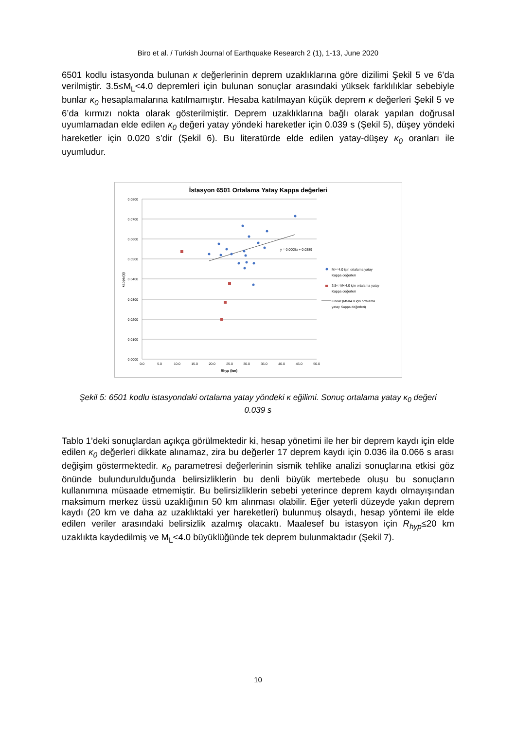Biro et al. / Turkish Journal of Earthquake Research 2 (1), 1-13, June 2020
6501 kodlu istasyonda bulunan κ değerlerinin deprem uzaklıklarına göre dizilimi Şekil 5 ve 6’da verilmiştir. 3.5≤M<sub>L</sub><4.0 depremleri için bulunan sonuçlar arasındaki yüksek farklılıklar sebebiyle bunlar κ<sub>0</sub> hesaplamalarına katılmamıştır. Hesaba katılmayan küçük deprem κ değerleri Şekil 5 ve 6’da kırmızı nokta olarak gösterilmiştir. Deprem uzaklıklarına bağlı olarak yapılan doğrusal uyumlamadan elde edilen κ<sub>0</sub> değeri yatay yöndeki hareketler için 0.039 s (Şekil 5), düşey yöndeki hareketler için 0.020 s’dir (Şekil 6). Bu literatürde elde edilen yatay-düşey κ<sub>0</sub> oranları ile uyumludur.
İstasyon 6501 Ortalama Yatay Kappa değerleri
0.0800
0.0700
0.0600
0.0500
0.0400
0.0300
0.0200
0.0100
0.0000
0.0
5.0
10.0
15.0
20.0
25.0
30.0
35.0
40.0
45.0
50.0
Rhyp (km)
kappa (s)
y = 0.0005x + 0.0389
M>=4.0 için ortalama yatay
Kappa değerleri
3.5<=M<4.0 için ortalama yatay
Kappa değerleri
Linear (M>=4.0 için ortalama
yatay Kappa değerleri)
Şekil 5: 6501 kodlu istasyondaki ortalama yatay yöndeki κ eğilimi. Sonuç ortalama yatay κ<sub>0</sub> değeri 0.039 s
Tablo 1’deki sonuçlardan açıkça görülmektedir ki, hesap yönetimi ile her bir deprem kaydı için elde edilen κ<sub>0</sub> değerleri dikkate alınamaz, zira bu değerler 17 deprem kaydı için 0.036 ila 0.066 s arası değişim göstermektedir. κ<sub>0</sub> parametresi değerlerinin sismik tehlike analizi sonuçlarına etkisi göz önünde bulundurulduğunda belirsizliklerin bu denli büyük mertebede oluşu bu sonuçların kullanımına müsaade etmemiştir. Bu belirsizliklerin sebebi yeterince deprem kaydı olmayışından maksimum merkez üssü uzaklığının 50 km alınması olabilir. Eğer yeterli düzeyde yakın deprem kaydı (20 km ve daha az uzaklıktaki yer hareketleri) bulunmuş olsaydı, hesap yöntemi ile elde edilen veriler arasındaki belirsizlik azalmış olacaktı. Maalesef bu istasyon için R<sub>hyp</sub>≤20 km uzaklıkta kaydedilmiş ve M<sub>L</sub><4.0 büyüklüğünde tek deprem bulunmaktadır (Şekil 7).
10